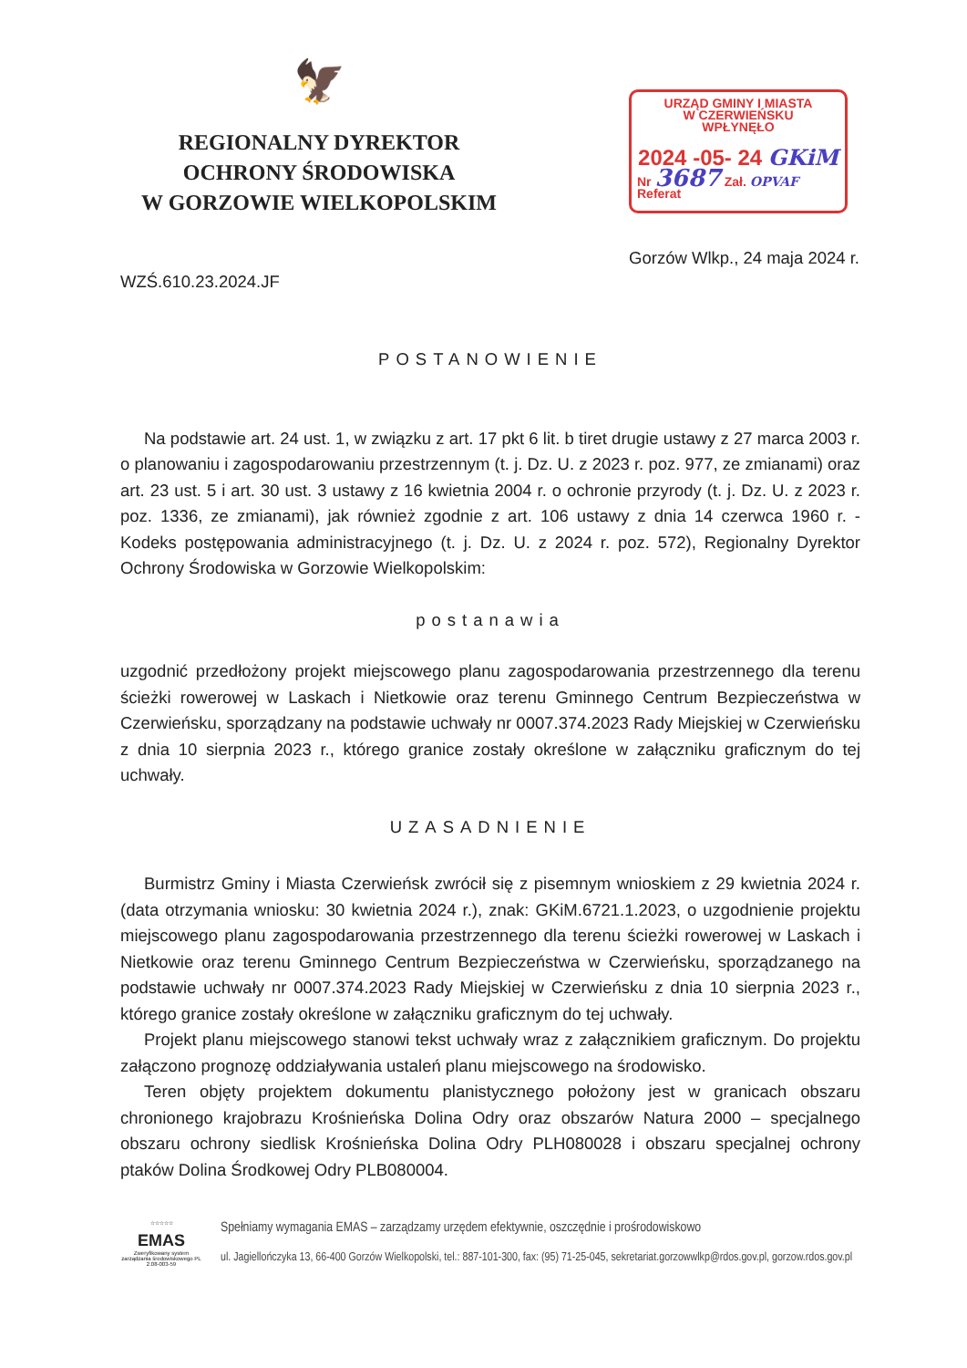🦅
REGIONALNY DYREKTOR
OCHRONY ŚRODOWISKA
W GORZOWIE WIELKOPOLSKIM
URZĄD GMINY I MIASTA
W CZERWIEŃSKU
WPŁYNĘŁO
2024 -05- 24 GKiM
Nr 3687 Zał. OPVAF
Referat
Gorzów Wlkp., 24 maja 2024 r.
WZŚ.610.23.2024.JF
POSTANOWIENIE
Na podstawie art. 24 ust. 1, w związku z art. 17 pkt 6 lit. b tiret drugie ustawy z 27 marca 2003 r. o planowaniu i zagospodarowaniu przestrzennym (t. j. Dz. U. z 2023 r. poz. 977, ze zmianami) oraz art. 23 ust. 5 i art. 30 ust. 3 ustawy z 16 kwietnia 2004 r. o ochronie przyrody (t. j. Dz. U. z 2023 r. poz. 1336, ze zmianami), jak również zgodnie z art. 106 ustawy z dnia 14 czerwca 1960 r. - Kodeks postępowania administracyjnego (t. j. Dz. U. z 2024 r. poz. 572), Regionalny Dyrektor Ochrony Środowiska w Gorzowie Wielkopolskim:
postanawia
uzgodnić przedłożony projekt miejscowego planu zagospodarowania przestrzennego dla terenu ścieżki rowerowej w Laskach i Nietkowie oraz terenu Gminnego Centrum Bezpieczeństwa w Czerwieńsku, sporządzany na podstawie uchwały nr 0007.374.2023 Rady Miejskiej w Czerwieńsku z dnia 10 sierpnia 2023 r., którego granice zostały określone w załączniku graficznym do tej uchwały.
UZASADNIENIE
Burmistrz Gminy i Miasta Czerwieńsk zwrócił się z pisemnym wnioskiem z 29 kwietnia 2024 r. (data otrzymania wniosku: 30 kwietnia 2024 r.), znak: GKiM.6721.1.2023, o uzgodnienie projektu miejscowego planu zagospodarowania przestrzennego dla terenu ścieżki rowerowej w Laskach i Nietkowie oraz terenu Gminnego Centrum Bezpieczeństwa w Czerwieńsku, sporządzanego na podstawie uchwały nr 0007.374.2023 Rady Miejskiej w Czerwieńsku z dnia 10 sierpnia 2023 r., którego granice zostały określone w załączniku graficznym do tej uchwały.
Projekt planu miejscowego stanowi tekst uchwały wraz z załącznikiem graficznym. Do projektu załączono prognozę oddziaływania ustaleń planu miejscowego na środowisko.
Teren objęty projektem dokumentu planistycznego położony jest w granicach obszaru chronionego krajobrazu Krośnieńska Dolina Odry oraz obszarów Natura 2000 – specjalnego obszaru ochrony siedlisk Krośnieńska Dolina Odry PLH080028 i obszaru specjalnej ochrony ptaków Dolina Środkowej Odry PLB080004.
☆☆☆☆☆
EMAS
Zweryfikowany system zarządzania środowiskowego PL 2.08-003-59
Spełniamy wymagania EMAS – zarządzamy urzędem efektywnie, oszczędnie i prośrodowiskowo
ul. Jagiellończyka 13, 66-400 Gorzów Wielkopolski, tel.: 887-101-300, fax: (95) 71-25-045, sekretariat.gorzowwlkp@rdos.gov.pl, gorzow.rdos.gov.pl